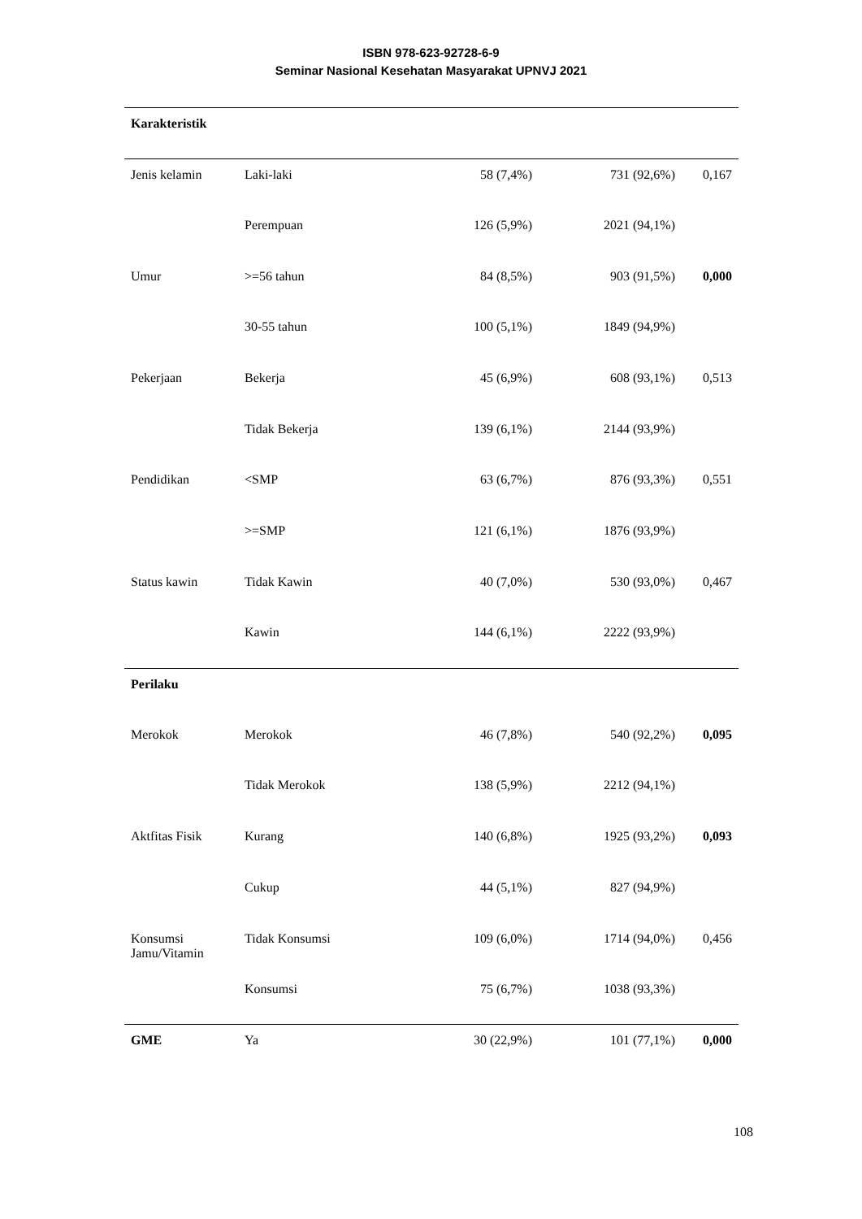ISBN 978-623-92728-6-9
Seminar Nasional Kesehatan Masyarakat UPNVJ 2021
| Karakteristik | | | | |
| Jenis kelamin | Laki-laki | 58 (7,4%) | 731 (92,6%) | 0,167 |
| | Perempuan | 126 (5,9%) | 2021 (94,1%) | |
| Umur | >=56 tahun | 84 (8,5%) | 903 (91,5%) | 0,000 |
| | 30-55 tahun | 100 (5,1%) | 1849 (94,9%) | |
| Pekerjaan | Bekerja | 45 (6,9%) | 608 (93,1%) | 0,513 |
| | Tidak Bekerja | 139 (6,1%) | 2144 (93,9%) | |
| Pendidikan | <SMP | 63 (6,7%) | 876 (93,3%) | 0,551 |
| | >=SMP | 121 (6,1%) | 1876 (93,9%) | |
| Status kawin | Tidak Kawin | 40 (7,0%) | 530 (93,0%) | 0,467 |
| | Kawin | 144 (6,1%) | 2222 (93,9%) | |
| Perilaku | | | | |
| Merokok | Merokok | 46 (7,8%) | 540 (92,2%) | 0,095 |
| | Tidak Merokok | 138 (5,9%) | 2212 (94,1%) | |
| Aktfitas Fisik | Kurang | 140 (6,8%) | 1925 (93,2%) | 0,093 |
| | Cukup | 44 (5,1%) | 827 (94,9%) | |
| Konsumsi Jamu/Vitamin | Tidak Konsumsi | 109 (6,0%) | 1714 (94,0%) | 0,456 |
| | Konsumsi | 75 (6,7%) | 1038 (93,3%) | |
| GME | Ya | 30 (22,9%) | 101 (77,1%) | 0,000 |
108